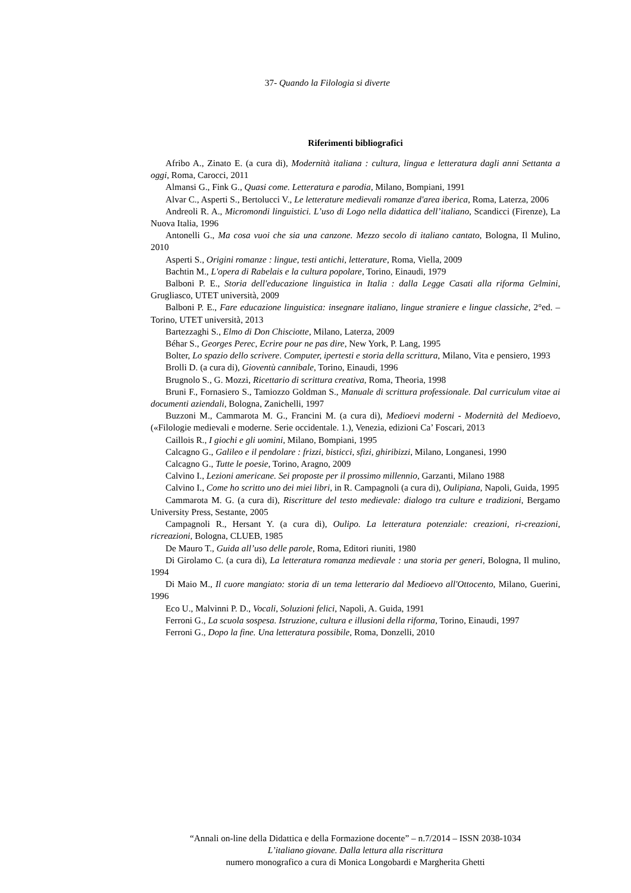37- Quando la Filologia si diverte
Riferimenti bibliografici
Afribo A., Zinato E. (a cura di), Modernità italiana : cultura, lingua e letteratura dagli anni Settanta a oggi, Roma, Carocci, 2011
Almansi G., Fink G., Quasi come. Letteratura e parodia, Milano, Bompiani, 1991
Alvar C., Asperti S., Bertolucci V., Le letterature medievali romanze d'area iberica, Roma, Laterza, 2006
Andreoli R. A., Micromondi linguistici. L’uso di Logo nella didattica dell’italiano, Scandicci (Firenze), La Nuova Italia, 1996
Antonelli G., Ma cosa vuoi che sia una canzone. Mezzo secolo di italiano cantato, Bologna, Il Mulino, 2010
Asperti S., Origini romanze : lingue, testi antichi, letterature, Roma, Viella, 2009
Bachtin M., L'opera di Rabelais e la cultura popolare, Torino, Einaudi, 1979
Balboni P. E., Storia dell'educazione linguistica in Italia : dalla Legge Casati alla riforma Gelmini, Grugliasco, UTET università, 2009
Balboni P. E., Fare educazione linguistica: insegnare italiano, lingue straniere e lingue classiche, 2°ed. – Torino, UTET università, 2013
Bartezzaghi S., Elmo di Don Chisciotte, Milano, Laterza, 2009
Béhar S., Georges Perec, Ecrire pour ne pas dire, New York, P. Lang, 1995
Bolter, Lo spazio dello scrivere. Computer, ipertesti e storia della scrittura, Milano, Vita e pensiero, 1993
Brolli D. (a cura di), Gioventù cannibale, Torino, Einaudi, 1996
Brugnolo S., G. Mozzi, Ricettario di scrittura creativa, Roma, Theoria, 1998
Bruni F., Fornasiero S., Tamiozzo Goldman S., Manuale di scrittura professionale. Dal curriculum vitae ai documenti aziendali, Bologna, Zanichelli, 1997
Buzzoni M., Cammarota M. G., Francini M. (a cura di), Medioevi moderni - Modernità del Medioevo, («Filologie medievali e moderne. Serie occidentale. 1.), Venezia, edizioni Ca’ Foscari, 2013
Caillois R., I giochi e gli uomini, Milano, Bompiani, 1995
Calcagno G., Galileo e il pendolare : frizzi, bisticci, sfizi, ghiribizzi, Milano, Longanesi, 1990
Calcagno G., Tutte le poesie, Torino, Aragno, 2009
Calvino I., Lezioni americane. Sei proposte per il prossimo millennio, Garzanti, Milano 1988
Calvino I., Come ho scritto uno dei miei libri, in R. Campagnoli (a cura di), Oulipiana, Napoli, Guida, 1995
Cammarota M. G. (a cura di), Riscritture del testo medievale: dialogo tra culture e tradizioni, Bergamo University Press, Sestante, 2005
Campagnoli R., Hersant Y. (a cura di), Oulipo. La letteratura potenziale: creazioni, ri-creazioni, ricreazioni, Bologna, CLUEB, 1985
De Mauro T., Guida all’uso delle parole, Roma, Editori riuniti, 1980
Di Girolamo C. (a cura di), La letteratura romanza medievale : una storia per generi, Bologna, Il mulino, 1994
Di Maio M., Il cuore mangiato: storia di un tema letterario dal Medioevo all'Ottocento, Milano, Guerini, 1996
Eco U., Malvinni P. D., Vocali, Soluzioni felici, Napoli, A. Guida, 1991
Ferroni G., La scuola sospesa. Istruzione, cultura e illusioni della riforma, Torino, Einaudi, 1997
Ferroni G., Dopo la fine. Una letteratura possibile, Roma, Donzelli, 2010
“Annali on-line della Didattica e della Formazione docente” – n.7/2014 – ISSN 2038-1034
L’italiano giovane. Dalla lettura alla riscrittura
numero monografico a cura di Monica Longobardi e Margherita Ghetti